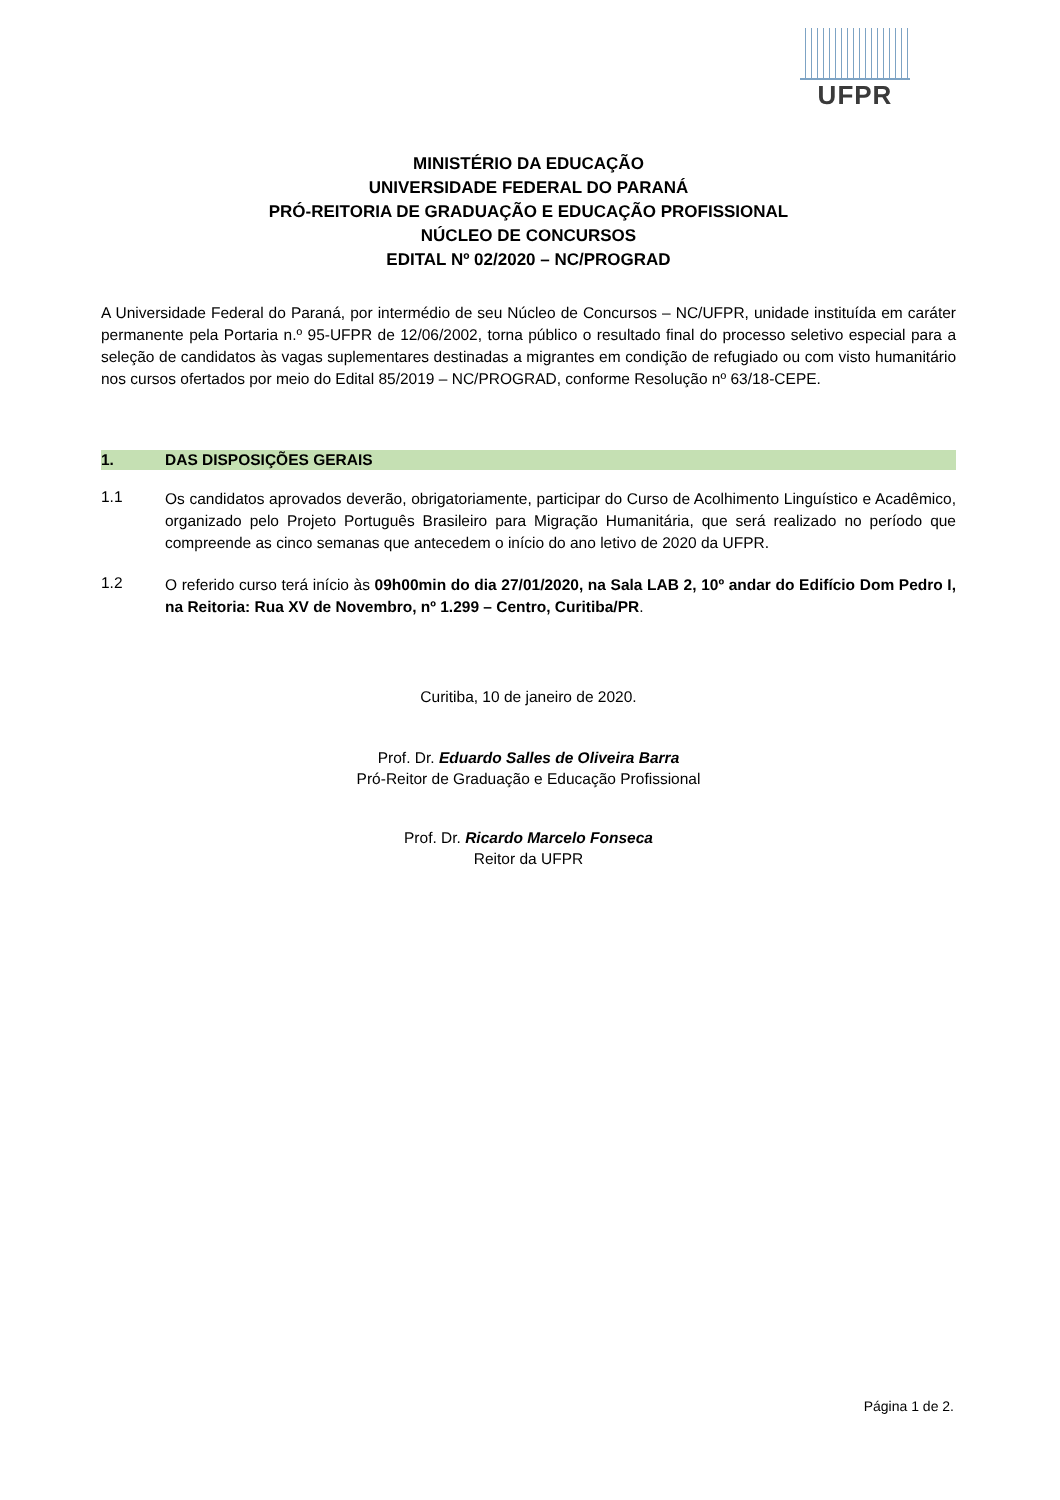UFPR
MINISTÉRIO DA EDUCAÇÃO
UNIVERSIDADE FEDERAL DO PARANÁ
PRÓ-REITORIA DE GRADUAÇÃO E EDUCAÇÃO PROFISSIONAL
NÚCLEO DE CONCURSOS
EDITAL Nº 02/2020 – NC/PROGRAD
A Universidade Federal do Paraná, por intermédio de seu Núcleo de Concursos – NC/UFPR, unidade instituída em caráter permanente pela Portaria n.º 95-UFPR de 12/06/2002, torna público o resultado final do processo seletivo especial para a seleção de candidatos às vagas suplementares destinadas a migrantes em condição de refugiado ou com visto humanitário nos cursos ofertados por meio do Edital 85/2019 – NC/PROGRAD, conforme Resolução nº 63/18-CEPE.
1. DAS DISPOSIÇÕES GERAIS
1.1
Os candidatos aprovados deverão, obrigatoriamente, participar do Curso de Acolhimento Linguístico e Acadêmico, organizado pelo Projeto Português Brasileiro para Migração Humanitária, que será realizado no período que compreende as cinco semanas que antecedem o início do ano letivo de 2020 da UFPR.
1.2
O referido curso terá início às 09h00min do dia 27/01/2020, na Sala LAB 2, 10º andar do Edifício Dom Pedro I, na Reitoria: Rua XV de Novembro, nº 1.299 – Centro, Curitiba/PR.
Curitiba, 10 de janeiro de 2020.
Prof. Dr. Eduardo Salles de Oliveira Barra
Pró-Reitor de Graduação e Educação Profissional
Prof. Dr. Ricardo Marcelo Fonseca
Reitor da UFPR
Página 1 de 2.